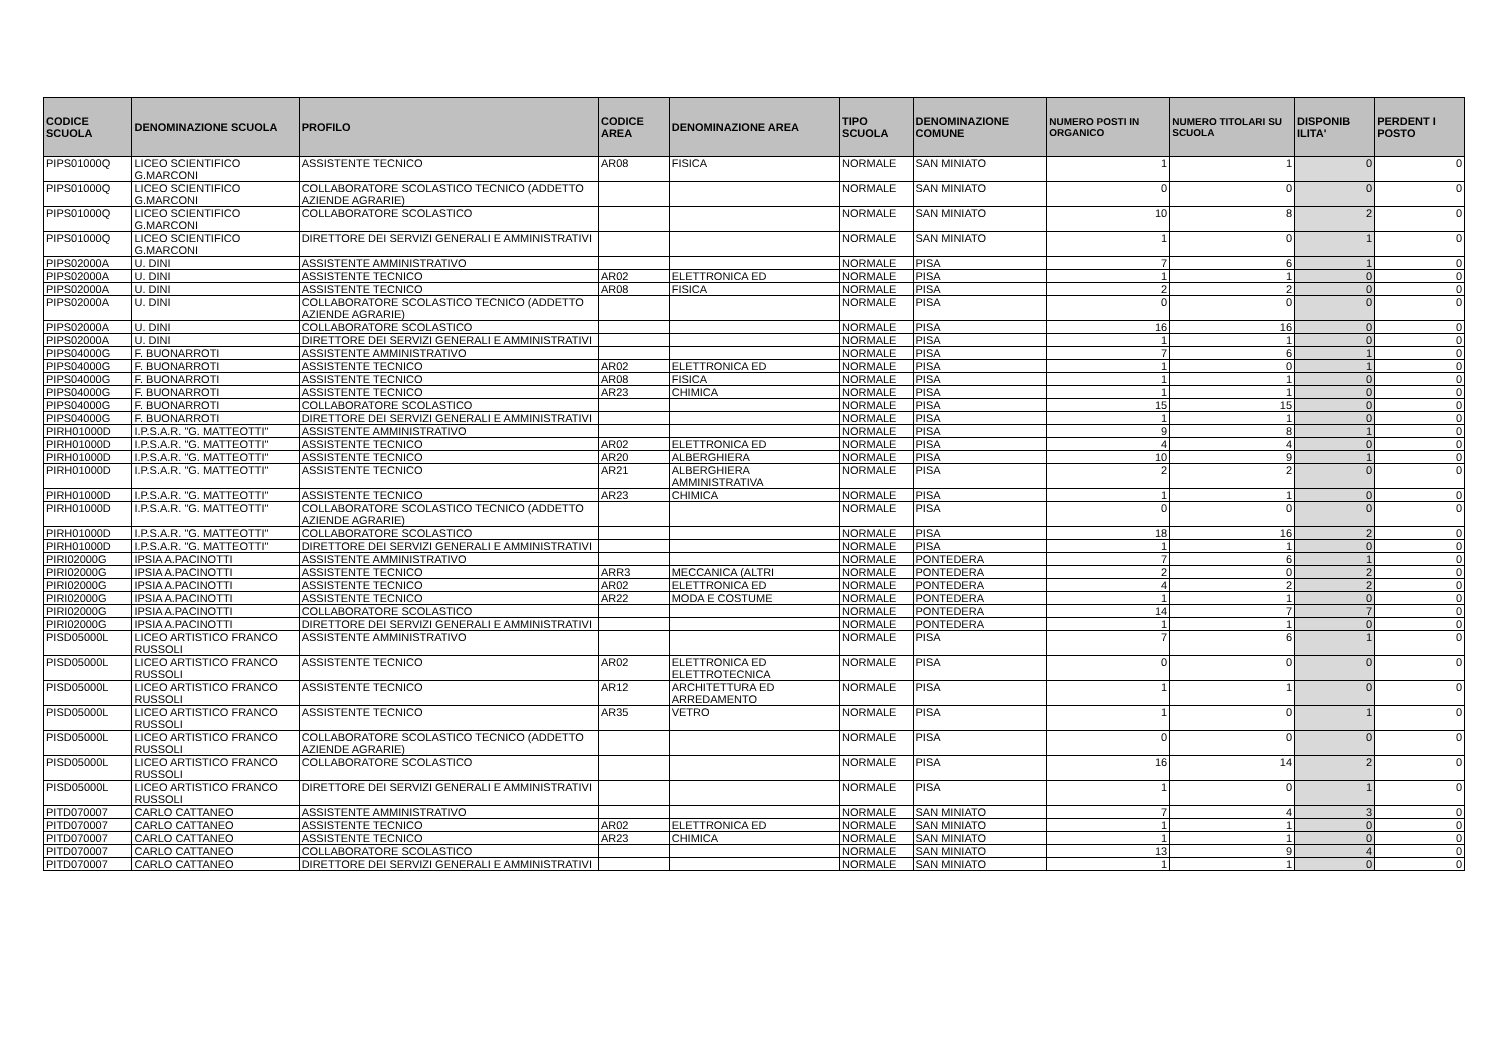| CODICE SCUOLA | DENOMINAZIONE SCUOLA | PROFILO | CODICE AREA | DENOMINAZIONE AREA | TIPO SCUOLA | DENOMINAZIONE COMUNE | NUMERO POSTI IN ORGANICO | NUMERO TITOLARI SU SCUOLA | DISPONIB ILITA' | PERDENT I POSTO |
| --- | --- | --- | --- | --- | --- | --- | --- | --- | --- | --- |
| PIPS01000Q | LICEO SCIENTIFICO G.MARCONI | ASSISTENTE TECNICO | AR08 | FISICA | NORMALE | SAN MINIATO | 1 | 1 | 0 | 0 |
| PIPS01000Q | LICEO SCIENTIFICO G.MARCONI | COLLABORATORE SCOLASTICO TECNICO (ADDETTO AZIENDE AGRARIE) | | | NORMALE | SAN MINIATO | 0 | 0 | 0 | 0 |
| PIPS01000Q | LICEO SCIENTIFICO G.MARCONI | COLLABORATORE SCOLASTICO | | | NORMALE | SAN MINIATO | 10 | 8 | 2 | 0 |
| PIPS01000Q | LICEO SCIENTIFICO G.MARCONI | DIRETTORE DEI SERVIZI GENERALI E AMMINISTRATIVI | | | NORMALE | SAN MINIATO | 1 | 0 | 1 | 0 |
| PIPS02000A | U. DINI | ASSISTENTE AMMINISTRATIVO | | | NORMALE | PISA | 7 | 6 | 1 | 0 |
| PIPS02000A | U. DINI | ASSISTENTE TECNICO | AR02 | ELETTRONICA ED | NORMALE | PISA | 1 | 1 | 0 | 0 |
| PIPS02000A | U. DINI | ASSISTENTE TECNICO | AR08 | FISICA | NORMALE | PISA | 2 | 2 | 0 | 0 |
| PIPS02000A | U. DINI | COLLABORATORE SCOLASTICO TECNICO (ADDETTO AZIENDE AGRARIE) | | | NORMALE | PISA | 0 | 0 | 0 | 0 |
| PIPS02000A | U. DINI | COLLABORATORE SCOLASTICO | | | NORMALE | PISA | 16 | 16 | 0 | 0 |
| PIPS02000A | U. DINI | DIRETTORE DEI SERVIZI GENERALI E AMMINISTRATIVI | | | NORMALE | PISA | 1 | 1 | 0 | 0 |
| PIPS04000G | F. BUONARROTI | ASSISTENTE AMMINISTRATIVO | | | NORMALE | PISA | 7 | 6 | 1 | 0 |
| PIPS04000G | F. BUONARROTI | ASSISTENTE TECNICO | AR02 | ELETTRONICA ED | NORMALE | PISA | 1 | 0 | 1 | 0 |
| PIPS04000G | F. BUONARROTI | ASSISTENTE TECNICO | AR08 | FISICA | NORMALE | PISA | 1 | 1 | 0 | 0 |
| PIPS04000G | F. BUONARROTI | ASSISTENTE TECNICO | AR23 | CHIMICA | NORMALE | PISA | 1 | 1 | 0 | 0 |
| PIPS04000G | F. BUONARROTI | COLLABORATORE SCOLASTICO | | | NORMALE | PISA | 15 | 15 | 0 | 0 |
| PIPS04000G | F. BUONARROTI | DIRETTORE DEI SERVIZI GENERALI E AMMINISTRATIVI | | | NORMALE | PISA | 1 | 1 | 0 | 0 |
| PIRH01000D | I.P.S.A.R. "G. MATTEOTTI" | ASSISTENTE AMMINISTRATIVO | | | NORMALE | PISA | 9 | 8 | 1 | 0 |
| PIRH01000D | I.P.S.A.R. "G. MATTEOTTI" | ASSISTENTE TECNICO | AR02 | ELETTRONICA ED | NORMALE | PISA | 4 | 4 | 0 | 0 |
| PIRH01000D | I.P.S.A.R. "G. MATTEOTTI" | ASSISTENTE TECNICO | AR20 | ALBERGHIERA | NORMALE | PISA | 10 | 9 | 1 | 0 |
| PIRH01000D | I.P.S.A.R. "G. MATTEOTTI" | ASSISTENTE TECNICO | AR21 | ALBERGHIERA AMMINISTRATIVA | NORMALE | PISA | 2 | 2 | 0 | 0 |
| PIRH01000D | I.P.S.A.R. "G. MATTEOTTI" | ASSISTENTE TECNICO | AR23 | CHIMICA | NORMALE | PISA | 1 | 1 | 0 | 0 |
| PIRH01000D | I.P.S.A.R. "G. MATTEOTTI" | COLLABORATORE SCOLASTICO TECNICO (ADDETTO AZIENDE AGRARIE) | | | NORMALE | PISA | 0 | 0 | 0 | 0 |
| PIRH01000D | I.P.S.A.R. "G. MATTEOTTI" | COLLABORATORE SCOLASTICO | | | NORMALE | PISA | 18 | 16 | 2 | 0 |
| PIRH01000D | I.P.S.A.R. "G. MATTEOTTI" | DIRETTORE DEI SERVIZI GENERALI E AMMINISTRATIVI | | | NORMALE | PISA | 1 | 1 | 0 | 0 |
| PIRI02000G | IPSIA A.PACINOTTI | ASSISTENTE AMMINISTRATIVO | | | NORMALE | PONTEDERA | 7 | 6 | 1 | 0 |
| PIRI02000G | IPSIA A.PACINOTTI | ASSISTENTE TECNICO | ARR3 | MECCANICA (ALTRI | NORMALE | PONTEDERA | 2 | 0 | 2 | 0 |
| PIRI02000G | IPSIA A.PACINOTTI | ASSISTENTE TECNICO | AR02 | ELETTRONICA ED | NORMALE | PONTEDERA | 4 | 2 | 2 | 0 |
| PIRI02000G | IPSIA A.PACINOTTI | ASSISTENTE TECNICO | AR22 | MODA E COSTUME | NORMALE | PONTEDERA | 1 | 1 | 0 | 0 |
| PIRI02000G | IPSIA A.PACINOTTI | COLLABORATORE SCOLASTICO | | | NORMALE | PONTEDERA | 14 | 7 | 7 | 0 |
| PIRI02000G | IPSIA A.PACINOTTI | DIRETTORE DEI SERVIZI GENERALI E AMMINISTRATIVI | | | NORMALE | PONTEDERA | 1 | 1 | 0 | 0 |
| PISD05000L | LICEO ARTISTICO FRANCO RUSSOLI | ASSISTENTE AMMINISTRATIVO | | | NORMALE | PISA | 7 | 6 | 1 | 0 |
| PISD05000L | LICEO ARTISTICO FRANCO RUSSOLI | ASSISTENTE TECNICO | AR02 | ELETTRONICA ED ELETTROTECNICA | NORMALE | PISA | 0 | 0 | 0 | 0 |
| PISD05000L | LICEO ARTISTICO FRANCO RUSSOLI | ASSISTENTE TECNICO | AR12 | ARCHITETTURA ED ARREDAMENTO | NORMALE | PISA | 1 | 1 | 0 | 0 |
| PISD05000L | LICEO ARTISTICO FRANCO RUSSOLI | ASSISTENTE TECNICO | AR35 | VETRO | NORMALE | PISA | 1 | 0 | 1 | 0 |
| PISD05000L | LICEO ARTISTICO FRANCO RUSSOLI | COLLABORATORE SCOLASTICO TECNICO (ADDETTO AZIENDE AGRARIE) | | | NORMALE | PISA | 0 | 0 | 0 | 0 |
| PISD05000L | LICEO ARTISTICO FRANCO RUSSOLI | COLLABORATORE SCOLASTICO | | | NORMALE | PISA | 16 | 14 | 2 | 0 |
| PISD05000L | LICEO ARTISTICO FRANCO RUSSOLI | DIRETTORE DEI SERVIZI GENERALI E AMMINISTRATIVI | | | NORMALE | PISA | 1 | 0 | 1 | 0 |
| PITD070007 | CARLO CATTANEO | ASSISTENTE AMMINISTRATIVO | | | NORMALE | SAN MINIATO | 7 | 4 | 3 | 0 |
| PITD070007 | CARLO CATTANEO | ASSISTENTE TECNICO | AR02 | ELETTRONICA ED | NORMALE | SAN MINIATO | 1 | 1 | 0 | 0 |
| PITD070007 | CARLO CATTANEO | ASSISTENTE TECNICO | AR23 | CHIMICA | NORMALE | SAN MINIATO | 1 | 1 | 0 | 0 |
| PITD070007 | CARLO CATTANEO | COLLABORATORE SCOLASTICO | | | NORMALE | SAN MINIATO | 13 | 9 | 4 | 0 |
| PITD070007 | CARLO CATTANEO | DIRETTORE DEI SERVIZI GENERALI E AMMINISTRATIVI | | | NORMALE | SAN MINIATO | 1 | 1 | 0 | 0 |